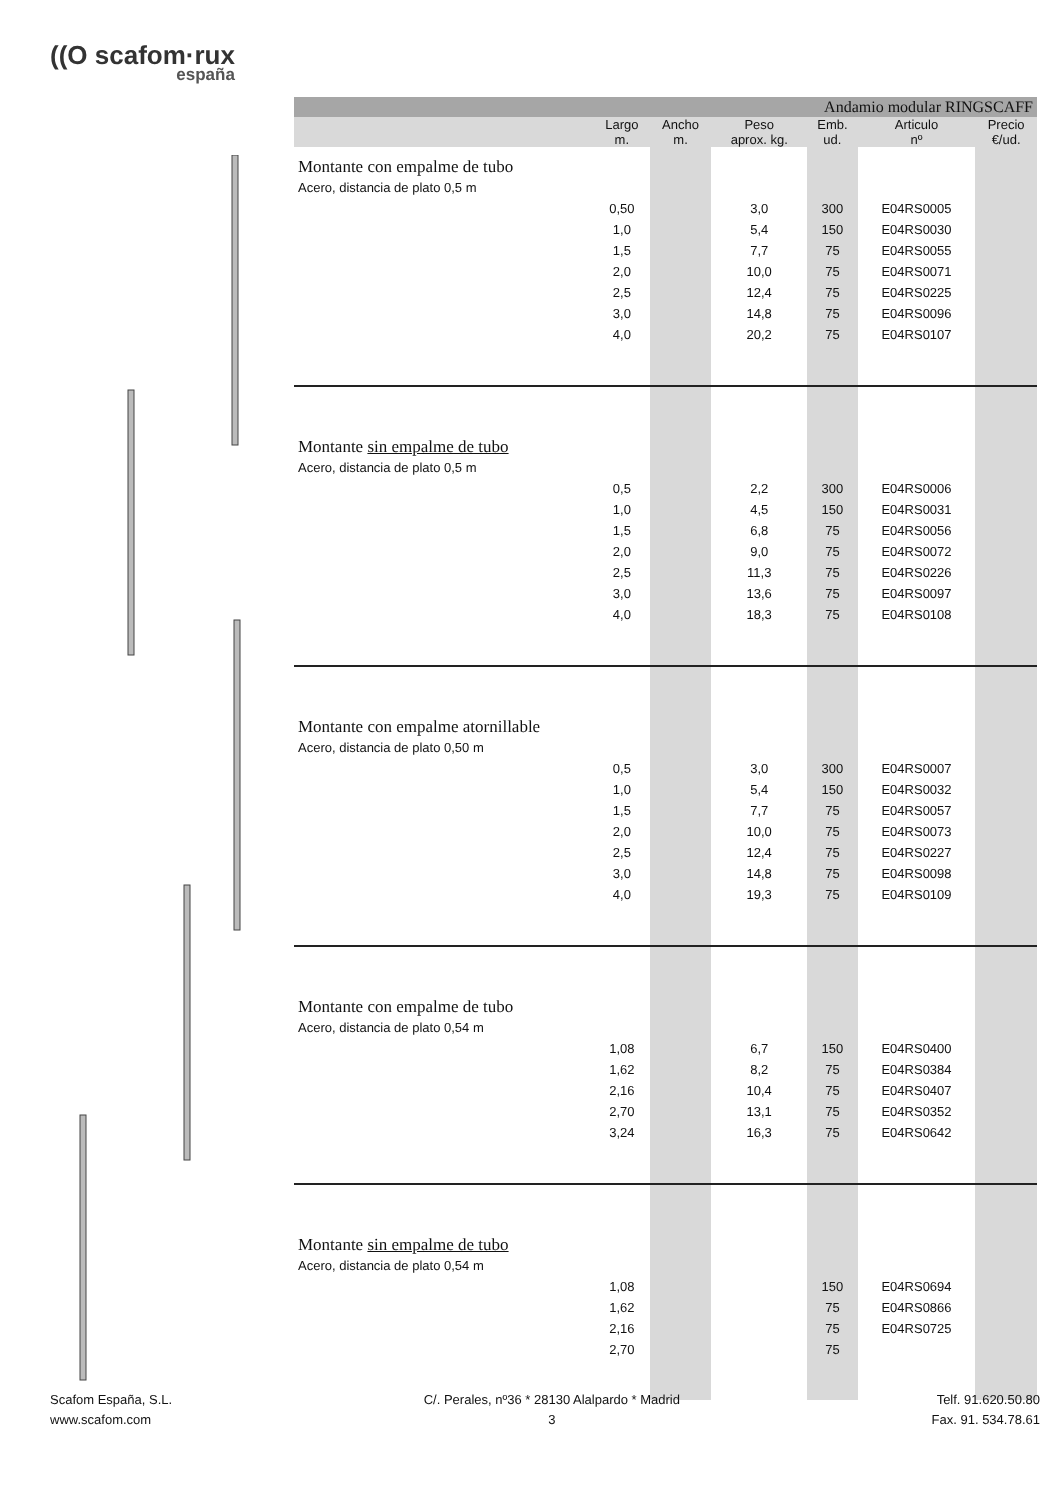((O scafom·rux
españa
| Andamio modular RINGSCAFF | | | | | | |
| --- | --- | --- | --- | --- | --- | --- |
| | Largo m. | Ancho m. | Peso aprox. kg. | Emb. ud. | Articulo nº | Precio €/ud. |
| Montante con empalme de tubo | | | | | | |
| Acero, distancia de plato 0,5 m | | | | | | |
| | 0,50 | | 3,0 | 300 | E04RS0005 | |
| | 1,0 | | 5,4 | 150 | E04RS0030 | |
| | 1,5 | | 7,7 | 75 | E04RS0055 | |
| | 2,0 | | 10,0 | 75 | E04RS0071 | |
| | 2,5 | | 12,4 | 75 | E04RS0225 | |
| | 3,0 | | 14,8 | 75 | E04RS0096 | |
| | 4,0 | | 20,2 | 75 | E04RS0107 | |
| Montante sin empalme de tubo | | | | | | |
| Acero, distancia de plato 0,5 m | | | | | | |
| | 0,5 | | 2,2 | 300 | E04RS0006 | |
| | 1,0 | | 4,5 | 150 | E04RS0031 | |
| | 1,5 | | 6,8 | 75 | E04RS0056 | |
| | 2,0 | | 9,0 | 75 | E04RS0072 | |
| | 2,5 | | 11,3 | 75 | E04RS0226 | |
| | 3,0 | | 13,6 | 75 | E04RS0097 | |
| | 4,0 | | 18,3 | 75 | E04RS0108 | |
| Montante con empalme atornillable | | | | | | |
| Acero, distancia de plato 0,50 m | | | | | | |
| | 0,5 | | 3,0 | 300 | E04RS0007 | |
| | 1,0 | | 5,4 | 150 | E04RS0032 | |
| | 1,5 | | 7,7 | 75 | E04RS0057 | |
| | 2,0 | | 10,0 | 75 | E04RS0073 | |
| | 2,5 | | 12,4 | 75 | E04RS0227 | |
| | 3,0 | | 14,8 | 75 | E04RS0098 | |
| | 4,0 | | 19,3 | 75 | E04RS0109 | |
| Montante con empalme de tubo | | | | | | |
| Acero, distancia de plato 0,54 m | | | | | | |
| | 1,08 | | 6,7 | 150 | E04RS0400 | |
| | 1,62 | | 8,2 | 75 | E04RS0384 | |
| | 2,16 | | 10,4 | 75 | E04RS0407 | |
| | 2,70 | | 13,1 | 75 | E04RS0352 | |
| | 3,24 | | 16,3 | 75 | E04RS0642 | |
| Montante sin empalme de tubo | | | | | | |
| Acero, distancia de plato 0,54 m | | | | | | |
| | 1,08 | | | 150 | E04RS0694 | |
| | 1,62 | | | 75 | E04RS0866 | |
| | 2,16 | | | 75 | E04RS0725 | |
| | 2,70 | | | 75 | | |
Scafom España, S.L.
www.scafom.com
C/. Perales, nº36 * 28130 Alalpardo * Madrid
3
Telf. 91.620.50.80
Fax. 91. 534.78.61